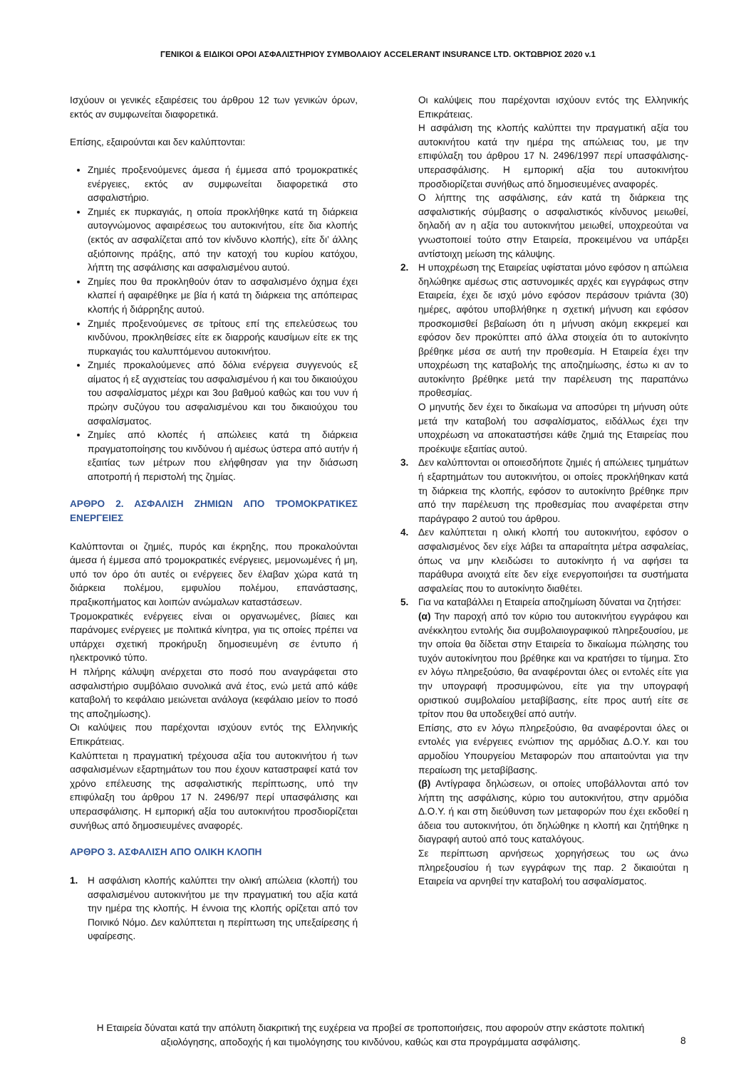ΓΕΝΙΚΟΙ & ΕΙΔΙΚΟΙ ΟΡΟΙ ΑΣΦΑΛΙΣΤΗΡΙΟΥ ΣΥΜΒΟΛΑΙΟΥ ACCELERANT INSURANCE LTD. ΟΚΤΩΒΡΙΟΣ 2020 v.1
Ισχύουν οι γενικές εξαιρέσεις του άρθρου 12 των γενικών όρων, εκτός αν συμφωνείται διαφορετικά.
Επίσης, εξαιρούνται και δεν καλύπτονται:
Ζημιές προξενούμενες άμεσα ή έμμεσα από τρομοκρατικές ενέργειες, εκτός αν συμφωνείται διαφορετικά στο ασφαλιστήριο.
Ζημιές εκ πυρκαγιάς, η οποία προκλήθηκε κατά τη διάρκεια αυτογνώμονος αφαιρέσεως του αυτοκινήτου, είτε δια κλοπής (εκτός αν ασφαλίζεται από τον κίνδυνο κλοπής), είτε δι’ άλλης αξιόποινης πράξης, από την κατοχή του κυρίου κατόχου, λήπτη της ασφάλισης και ασφαλισμένου αυτού.
Ζημίες που θα προκληθούν όταν το ασφαλισμένο όχημα έχει κλαπεί ή αφαιρέθηκε με βία ή κατά τη διάρκεια της απόπειρας κλοπής ή διάρρηξης αυτού.
Ζημιές προξενούμενες σε τρίτους επί της επελεύσεως του κινδύνου, προκληθείσες είτε εκ διαρροής καυσίμων είτε εκ της πυρκαγιάς του καλυπτόμενου αυτοκινήτου.
Ζημιές προκαλούμενες από δόλια ενέργεια συγγενούς εξ αίματος ή εξ αγχιστείας του ασφαλισμένου ή και του δικαιούχου του ασφαλίσματος μέχρι και 3ου βαθμού καθώς και του νυν ή πρώην συζύγου του ασφαλισμένου και του δικαιούχου του ασφαλίσματος.
Ζημίες από κλοπές ή απώλειες κατά τη διάρκεια πραγματοποίησης του κινδύνου ή αμέσως ύστερα από αυτήν ή εξαιτίας των μέτρων που ελήφθησαν για την διάσωση αποτροπή ή περιστολή της ζημίας.
ΑΡΘΡΟ 2. ΑΣΦΑΛΙΣΗ ΖΗΜΙΩΝ ΑΠΟ ΤΡΟΜΟΚΡΑΤΙΚΕΣ ΕΝΕΡΓΕΙΕΣ
Καλύπτονται οι ζημιές, πυρός και έκρηξης, που προκαλούνται άμεσα ή έμμεσα από τρομοκρατικές ενέργειες, μεμονωμένες ή μη, υπό τον όρο ότι αυτές οι ενέργειες δεν έλαβαν χώρα κατά τη διάρκεια πολέμου, εμφυλίου πολέμου, επανάστασης, πραξικοπήματος και λοιπών ανώμαλων καταστάσεων.
Τρομοκρατικές ενέργειες είναι οι οργανωμένες, βίαιες και παράνομες ενέργειες με πολιτικά κίνητρα, για τις οποίες πρέπει να υπάρχει σχετική προκήρυξη δημοσιευμένη σε έντυπο ή ηλεκτρονικό τύπο.
Η πλήρης κάλυψη ανέρχεται στο ποσό που αναγράφεται στο ασφαλιστήριο συμβόλαιο συνολικά ανά έτος, ενώ μετά από κάθε καταβολή το κεφάλαιο μειώνεται ανάλογα (κεφάλαιο μείον το ποσό της αποζημίωσης).
Οι καλύψεις που παρέχονται ισχύουν εντός της Ελληνικής Επικράτειας.
Καλύπτεται η πραγματική τρέχουσα αξία του αυτοκινήτου ή των ασφαλισμένων εξαρτημάτων του που έχουν καταστραφεί κατά τον χρόνο επέλευσης της ασφαλιστικής περίπτωσης, υπό την επιφύλαξη του άρθρου 17 Ν. 2496/97 περί υπασφάλισης και υπερασφάλισης. Η εμπορική αξία του αυτοκινήτου προσδιορίζεται συνήθως από δημοσιευμένες αναφορές.
ΑΡΘΡΟ 3. ΑΣΦΑΛΙΣΗ ΑΠΟ ΟΛΙΚΗ ΚΛΟΠΗ
1. Η ασφάλιση κλοπής καλύπτει την ολική απώλεια (κλοπή) του ασφαλισμένου αυτοκινήτου με την πραγματική του αξία κατά την ημέρα της κλοπής. Η έννοια της κλοπής ορίζεται από τον Ποινικό Νόμο. Δεν καλύπτεται η περίπτωση της υπεξαίρεσης ή υφαίρεσης.
Οι καλύψεις που παρέχονται ισχύουν εντός της Ελληνικής Επικράτειας.
Η ασφάλιση της κλοπής καλύπτει την πραγματική αξία του αυτοκινήτου κατά την ημέρα της απώλειας του, με την επιφύλαξη του άρθρου 17 Ν. 2496/1997 περί υπασφάλισης-υπερασφάλισης. Η εμπορική αξία του αυτοκινήτου προσδιορίζεται συνήθως από δημοσιευμένες αναφορές.
Ο λήπτης της ασφάλισης, εάν κατά τη διάρκεια της ασφαλιστικής σύμβασης ο ασφαλιστικός κίνδυνος μειωθεί, δηλαδή αν η αξία του αυτοκινήτου μειωθεί, υποχρεούται να γνωστοποιεί τούτο στην Εταιρεία, προκειμένου να υπάρξει αντίστοιχη μείωση της κάλυψης.
2. Η υποχρέωση της Εταιρείας υφίσταται μόνο εφόσον η απώλεια δηλώθηκε αμέσως στις αστυνομικές αρχές και εγγράφως στην Εταιρεία, έχει δε ισχύ μόνο εφόσον περάσουν τριάντα (30) ημέρες, αφότου υποβλήθηκε η σχετική μήνυση και εφόσον προσκομισθεί βεβαίωση ότι η μήνυση ακόμη εκκρεμεί και εφόσον δεν προκύπτει από άλλα στοιχεία ότι το αυτοκίνητο βρέθηκε μέσα σε αυτή την προθεσμία. Η Εταιρεία έχει την υποχρέωση της καταβολής της αποζημίωσης, έστω κι αν το αυτοκίνητο βρέθηκε μετά την παρέλευση της παραπάνω προθεσμίας.
Ο μηνυτής δεν έχει το δικαίωμα να αποσύρει τη μήνυση ούτε μετά την καταβολή του ασφαλίσματος, ειδάλλως έχει την υποχρέωση να αποκαταστήσει κάθε ζημιά της Εταιρείας που προέκυψε εξαιτίας αυτού.
3. Δεν καλύπτονται οι οποιεσδήποτε ζημιές ή απώλειες τμημάτων ή εξαρτημάτων του αυτοκινήτου, οι οποίες προκλήθηκαν κατά τη διάρκεια της κλοπής, εφόσον το αυτοκίνητο βρέθηκε πριν από την παρέλευση της προθεσμίας που αναφέρεται στην παράγραφο 2 αυτού του άρθρου.
4. Δεν καλύπτεται η ολική κλοπή του αυτοκινήτου, εφόσον ο ασφαλισμένος δεν είχε λάβει τα απαραίτητα μέτρα ασφαλείας, όπως να μην κλειδώσει το αυτοκίνητο ή να αφήσει τα παράθυρα ανοιχτά είτε δεν είχε ενεργοποιήσει τα συστήματα ασφαλείας που το αυτοκίνητο διαθέτει.
5. Για να καταβάλλει η Εταιρεία αποζημίωση δύναται να ζητήσει:
(α) Την παροχή από τον κύριο του αυτοκινήτου εγγράφου και ανέκκλητου εντολής δια συμβολαιογραφικού πληρεξουσίου, με την οποία θα δίδεται στην Εταιρεία το δικαίωμα πώλησης του τυχόν αυτοκίνητου που βρέθηκε και να κρατήσει το τίμημα. Στο εν λόγω πληρεξούσιο, θα αναφέρονται όλες οι εντολές είτε για την υπογραφή προσυμφώνου, είτε για την υπογραφή οριστικού συμβολαίου μεταβίβασης, είτε προς αυτή είτε σε τρίτον που θα υποδειχθεί από αυτήν.
Επίσης, στο εν λόγω πληρεξούσιο, θα αναφέρονται όλες οι εντολές για ενέργειες ενώπιον της αρμόδιας Δ.Ο.Υ. και του αρμοδίου Υπουργείου Μεταφορών που απαιτούνται για την περαίωση της μεταβίβασης.
(β) Αντίγραφα δηλώσεων, οι οποίες υποβάλλονται από τον λήπτη της ασφάλισης, κύριο του αυτοκινήτου, στην αρμόδια Δ.Ο.Υ. ή και στη διεύθυνση των μεταφορών που έχει εκδοθεί η άδεια του αυτοκινήτου, ότι δηλώθηκε η κλοπή και ζητήθηκε η διαγραφή αυτού από τους καταλόγους.
Σε περίπτωση αρνήσεως χορηγήσεως του ως άνω πληρεξουσίου ή των εγγράφων της παρ. 2 δικαιούται η Εταιρεία να αρνηθεί την καταβολή του ασφαλίσματος.
Η Εταιρεία δύναται κατά την απόλυτη διακριτική της ευχέρεια να προβεί σε τροποποιήσεις, που αφορούν στην εκάστοτε πολιτική αξιολόγησης, αποδοχής ή και τιμολόγησης του κινδύνου, καθώς και στα προγράμματα ασφάλισης.
8